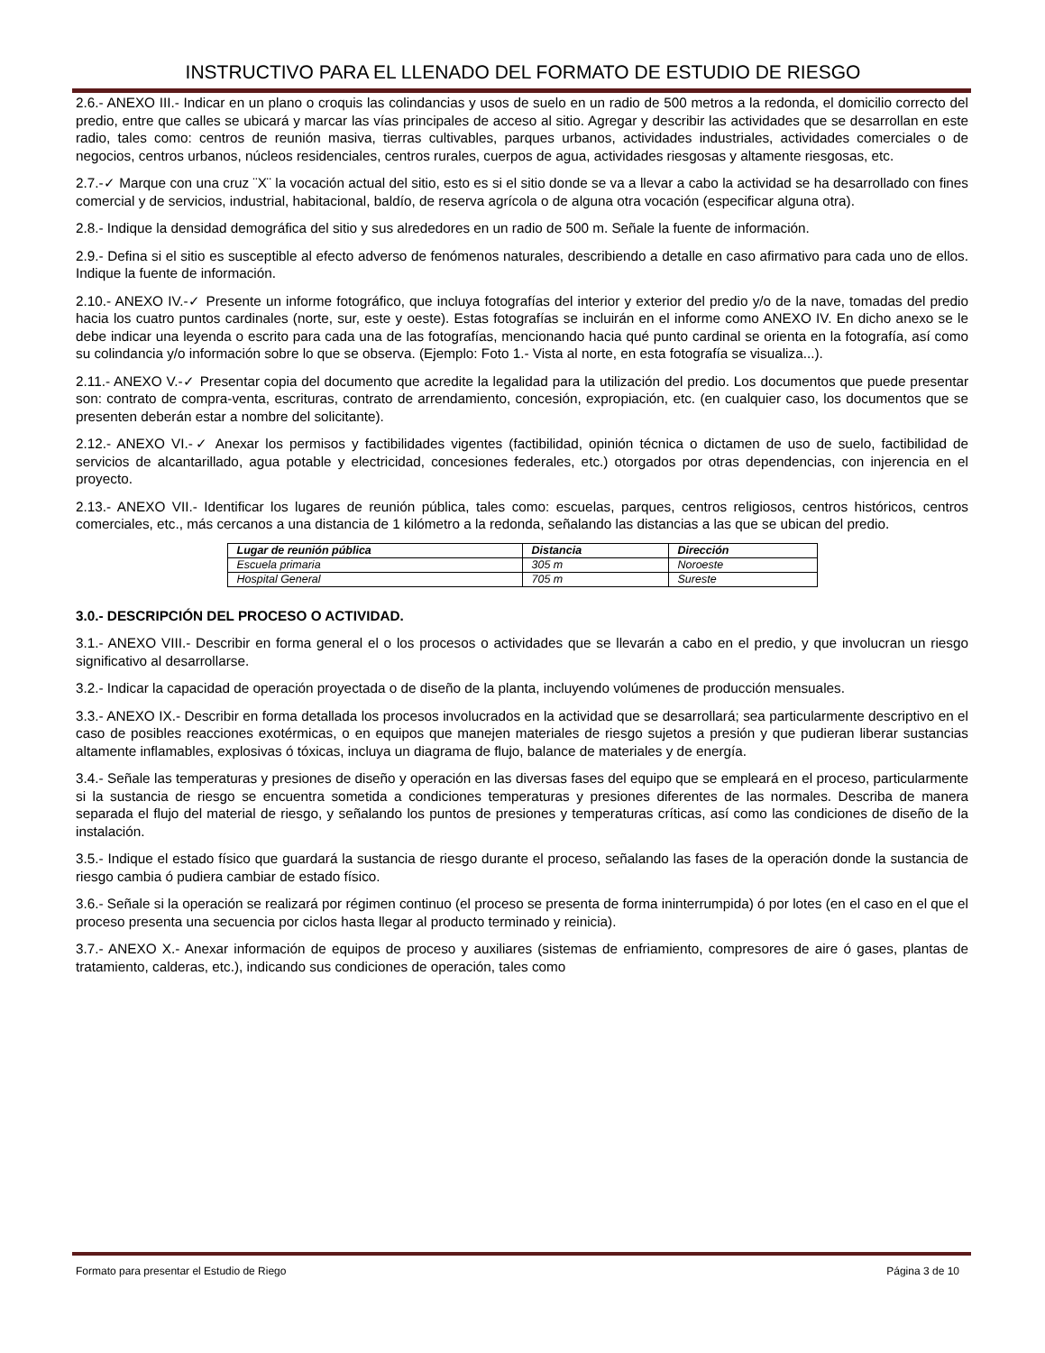INSTRUCTIVO PARA EL LLENADO DEL FORMATO DE ESTUDIO DE RIESGO
2.6.- ANEXO III.- Indicar en un plano o croquis las colindancias y usos de suelo en un radio de 500 metros a la redonda, el domicilio correcto del predio, entre que calles se ubicará y marcar las vías principales de acceso al sitio. Agregar y describir las actividades que se desarrollan en este radio, tales como: centros de reunión masiva, tierras cultivables, parques urbanos, actividades industriales, actividades comerciales o de negocios, centros urbanos, núcleos residenciales, centros rurales, cuerpos de agua, actividades riesgosas y altamente riesgosas, etc.
2.7.-✓ Marque con una cruz ¨X¨ la vocación actual del sitio, esto es si el sitio donde se va a llevar a cabo la actividad se ha desarrollado con fines comercial y de servicios, industrial, habitacional, baldío, de reserva agrícola o de alguna otra vocación (especificar alguna otra).
2.8.- Indique la densidad demográfica del sitio y sus alrededores en un radio de 500 m. Señale la fuente de información.
2.9.- Defina si el sitio es susceptible al efecto adverso de fenómenos naturales, describiendo a detalle en caso afirmativo para cada uno de ellos. Indique la fuente de información.
2.10.- ANEXO IV.-✓ Presente un informe fotográfico, que incluya fotografías del interior y exterior del predio y/o de la nave, tomadas del predio hacia los cuatro puntos cardinales (norte, sur, este y oeste). Estas fotografías se incluirán en el informe como ANEXO IV. En dicho anexo se le debe indicar una leyenda o escrito para cada una de las fotografías, mencionando hacia qué punto cardinal se orienta en la fotografía, así como su colindancia y/o información sobre lo que se observa. (Ejemplo: Foto 1.- Vista al norte, en esta fotografía se visualiza...).
2.11.- ANEXO V.-✓ Presentar copia del documento que acredite la legalidad para la utilización del predio. Los documentos que puede presentar son: contrato de compra-venta, escrituras, contrato de arrendamiento, concesión, expropiación, etc. (en cualquier caso, los documentos que se presenten deberán estar a nombre del solicitante).
2.12.- ANEXO VI.-✓ Anexar los permisos y factibilidades vigentes (factibilidad, opinión técnica o dictamen de uso de suelo, factibilidad de servicios de alcantarillado, agua potable y electricidad, concesiones federales, etc.) otorgados por otras dependencias, con injerencia en el proyecto.
2.13.- ANEXO VII.- Identificar los lugares de reunión pública, tales como: escuelas, parques, centros religiosos, centros históricos, centros comerciales, etc., más cercanos a una distancia de 1 kilómetro a la redonda, señalando las distancias a las que se ubican del predio.
| Lugar de reunión pública | Distancia | Dirección |
| --- | --- | --- |
| Escuela primaria | 305 m | Noroeste |
| Hospital General | 705 m | Sureste |
3.0.- DESCRIPCIÓN DEL PROCESO O ACTIVIDAD.
3.1.- ANEXO VIII.- Describir en forma general el o los procesos o actividades que se llevarán a cabo en el predio, y que involucran un riesgo significativo al desarrollarse.
3.2.- Indicar la capacidad de operación proyectada o de diseño de la planta, incluyendo volúmenes de producción mensuales.
3.3.- ANEXO IX.- Describir en forma detallada los procesos involucrados en la actividad que se desarrollará; sea particularmente descriptivo en el caso de posibles reacciones exotérmicas, o en equipos que manejen materiales de riesgo sujetos a presión y que pudieran liberar sustancias altamente inflamables, explosivas ó tóxicas, incluya un diagrama de flujo, balance de materiales y de energía.
3.4.- Señale las temperaturas y presiones de diseño y operación en las diversas fases del equipo que se empleará en el proceso, particularmente si la sustancia de riesgo se encuentra sometida a condiciones temperaturas y presiones diferentes de las normales. Describa de manera separada el flujo del material de riesgo, y señalando los puntos de presiones y temperaturas críticas, así como las condiciones de diseño de la instalación.
3.5.- Indique el estado físico que guardará la sustancia de riesgo durante el proceso, señalando las fases de la operación donde la sustancia de riesgo cambia ó pudiera cambiar de estado físico.
3.6.- Señale si la operación se realizará por régimen continuo (el proceso se presenta de forma ininterrumpida) ó por lotes (en el caso en el que el proceso presenta una secuencia por ciclos hasta llegar al producto terminado y reinicia).
3.7.- ANEXO X.- Anexar información de equipos de proceso y auxiliares (sistemas de enfriamiento, compresores de aire ó gases, plantas de tratamiento, calderas, etc.), indicando sus condiciones de operación, tales como
Formato para presentar el Estudio de Riego Página 3 de 10